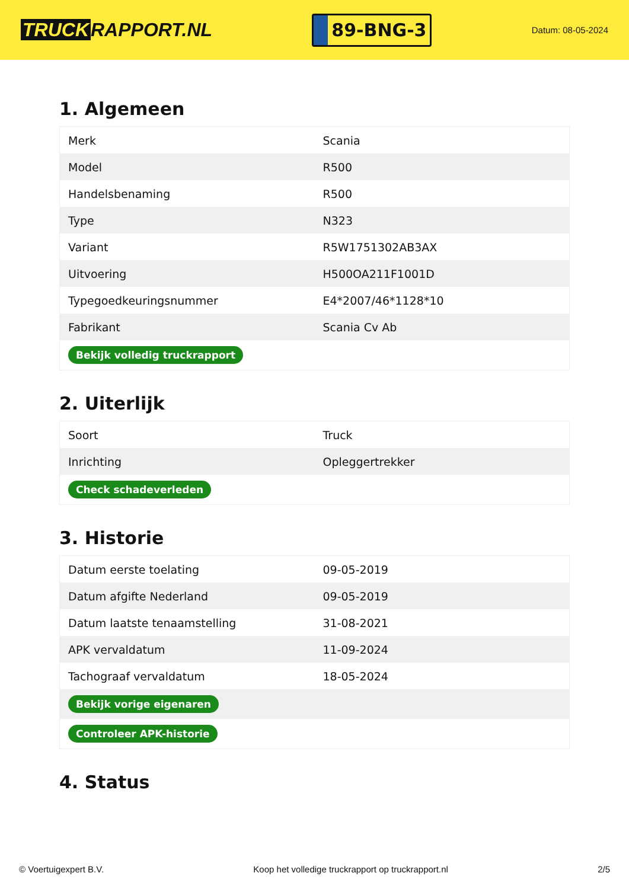TRUCK RAPPORT.NL
89-BNG-3
Datum: 08-05-2024
1. Algemeen
| Merk | Scania |
| Model | R500 |
| Handelsbenaming | R500 |
| Type | N323 |
| Variant | R5W1751302AB3AX |
| Uitvoering | H500OA211F1001D |
| Typegoedkeuringsnummer | E4*2007/46*1128*10 |
| Fabrikant | Scania Cv Ab |
| Bekijk volledig truckrapport | |
2. Uiterlijk
| Soort | Truck |
| Inrichting | Opleggertrekker |
| Check schadeverleden | |
3. Historie
| Datum eerste toelating | 09-05-2019 |
| Datum afgifte Nederland | 09-05-2019 |
| Datum laatste tenaamstelling | 31-08-2021 |
| APK vervaldatum | 11-09-2024 |
| Tachograaf vervaldatum | 18-05-2024 |
| Bekijk vorige eigenaren | |
| Controleer APK-historie | |
4. Status
© Voertuigexpert B.V. Koop het volledige truckrapport op truckrapport.nl 2/5